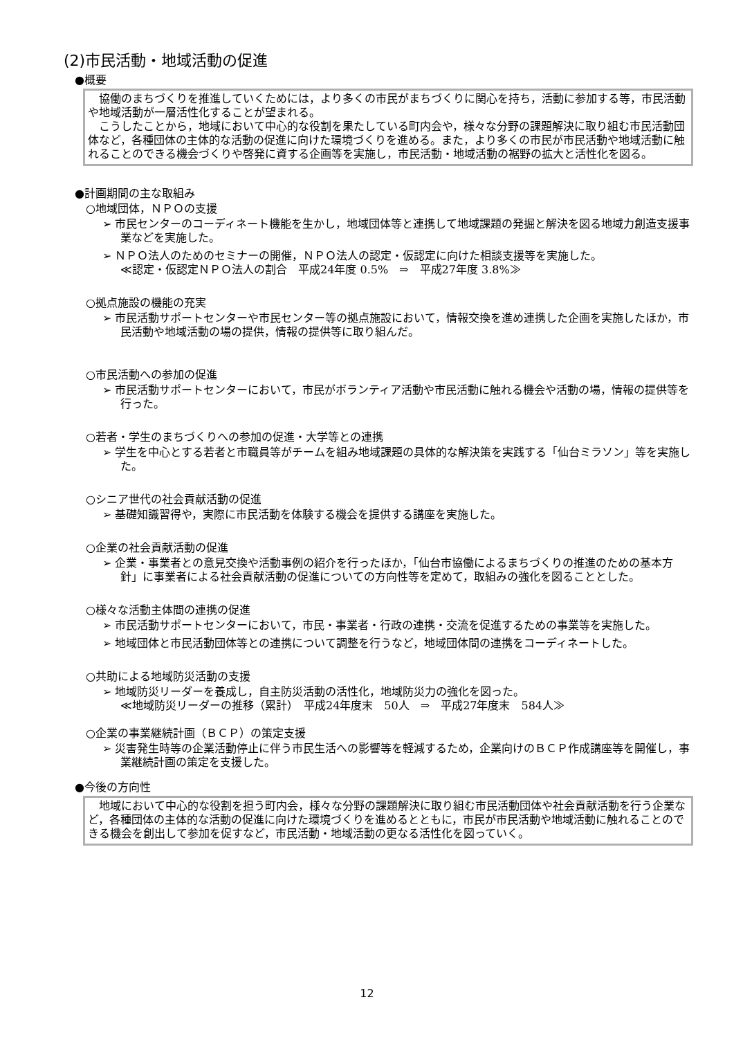(2)市民活動・地域活動の促進
●概要
協働のまちづくりを推進していくためには，より多くの市民がまちづくりに関心を持ち，活動に参加する等，市民活動や地域活動が一層活性化することが望まれる。
こうしたことから，地域において中心的な役割を果たしている町内会や，様々な分野の課題解決に取り組む市民活動団体など，各種団体の主体的な活動の促進に向けた環境づくりを進める。また，より多くの市民が市民活動や地域活動に触れることのできる機会づくりや啓発に資する企画等を実施し，市民活動・地域活動の裾野の拡大と活性化を図る。
●計画期間の主な取組み
○地域団体，ＮＰＯの支援
➢ 市民センターのコーディネート機能を生かし，地域団体等と連携して地域課題の発掘と解決を図る地域力創造支援事業などを実施した。
➢ ＮＰＯ法人のためのセミナーの開催，ＮＰＯ法人の認定・仮認定に向けた相談支援等を実施した。
≪認定・仮認定ＮＰＯ法人の割合　平成24年度 0.5%　⇒　平成27年度 3.8%≫
○拠点施設の機能の充実
➢ 市民活動サポートセンターや市民センター等の拠点施設において，情報交換を進め連携した企画を実施したほか，市民活動や地域活動の場の提供，情報の提供等に取り組んだ。
○市民活動への参加の促進
➢ 市民活動サポートセンターにおいて，市民がボランティア活動や市民活動に触れる機会や活動の場，情報の提供等を行った。
○若者・学生のまちづくりへの参加の促進・大学等との連携
➢ 学生を中心とする若者と市職員等がチームを組み地域課題の具体的な解決策を実践する「仙台ミラソン」等を実施した。
○シニア世代の社会貢献活動の促進
➢ 基礎知識習得や，実際に市民活動を体験する機会を提供する講座を実施した。
○企業の社会貢献活動の促進
➢ 企業・事業者との意見交換や活動事例の紹介を行ったほか，「仙台市協働によるまちづくりの推進のための基本方針」に事業者による社会貢献活動の促進についての方向性等を定めて，取組みの強化を図ることとした。
○様々な活動主体間の連携の促進
➢ 市民活動サポートセンターにおいて，市民・事業者・行政の連携・交流を促進するための事業等を実施した。
➢ 地域団体と市民活動団体等との連携について調整を行うなど，地域団体間の連携をコーディネートした。
○共助による地域防災活動の支援
➢ 地域防災リーダーを養成し，自主防災活動の活性化，地域防災力の強化を図った。
≪地域防災リーダーの推移（累計）　平成24年度末　50人　⇒　平成27年度末　584人≫
○企業の事業継続計画（ＢＣＰ）の策定支援
➢ 災害発生時等の企業活動停止に伴う市民生活への影響等を軽減するため，企業向けのＢＣＰ作成講座等を開催し，事業継続計画の策定を支援した。
●今後の方向性
地域において中心的な役割を担う町内会，様々な分野の課題解決に取り組む市民活動団体や社会貢献活動を行う企業など，各種団体の主体的な活動の促進に向けた環境づくりを進めるとともに，市民が市民活動や地域活動に触れることのできる機会を創出して参加を促すなど，市民活動・地域活動の更なる活性化を図っていく。
12